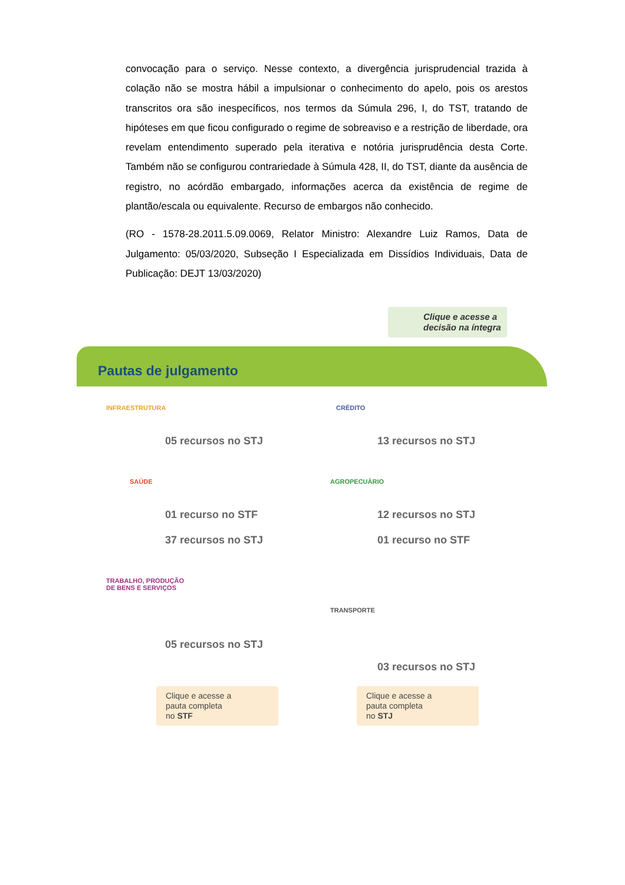convocação para o serviço. Nesse contexto, a divergência jurisprudencial trazida à colação não se mostra hábil a impulsionar o conhecimento do apelo, pois os arestos transcritos ora são inespecíficos, nos termos da Súmula 296, I, do TST, tratando de hipóteses em que ficou configurado o regime de sobreaviso e a restrição de liberdade, ora revelam entendimento superado pela iterativa e notória jurisprudência desta Corte. Também não se configurou contrariedade à Súmula 428, II, do TST, diante da ausência de registro, no acórdão embargado, informações acerca da existência de regime de plantão/escala ou equivalente. Recurso de embargos não conhecido.
(RO - 1578-28.2011.5.09.0069, Relator Ministro: Alexandre Luiz Ramos, Data de Julgamento: 05/03/2020, Subseção I Especializada em Dissídios Individuais, Data de Publicação: DEJT 13/03/2020)
Clique e acesse a
decisão na íntegra
Pautas de julgamento
INFRAESTRUTURA
05 recursos no STJ
CRÉDITO
13 recursos no STJ
SAÚDE
01 recurso no STF
37 recursos no STJ
AGROPECUÁRIO
12 recursos no STJ
01 recurso no STF
TRABALHO, PRODUÇÃO
DE BENS E SERVIÇOS
05 recursos no STJ
TRANSPORTE
03 recursos no STJ
Clique e acesse a
pauta completa
no STF
Clique e acesse a
pauta completa
no STJ